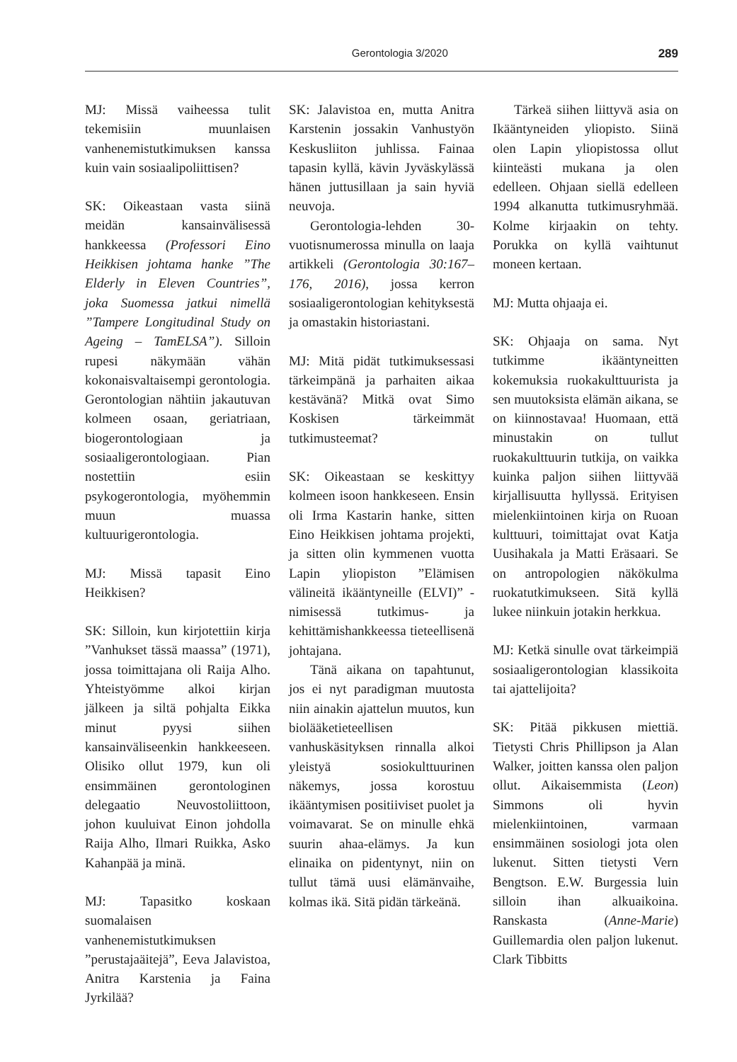Gerontologia 3/2020 289
MJ: Missä vaiheessa tulit tekemisiin muunlaisen vanhenemistutkimuksen kanssa kuin vain sosiaalipoliittisen?
SK: Oikeastaan vasta siinä meidän kansainvälisessä hankkeessa (Professori Eino Heikkisen johtama hanke ”The Elderly in Eleven Countries”, joka Suomessa jatkui nimellä ”Tampere Longitudinal Study on Ageing – TamELSA”). Silloin rupesi näkymään vähän kokonaisvaltaisempi gerontologia. Gerontologian nähtiin jakautuvan kolmeen osaan, geriatriaan, biogerontologiaan ja sosiaaligerontologiaan. Pian nostettiin esiin psykogerontologia, myöhemmin muun muassa kultuurigerontologia.
MJ: Missä tapasit Eino Heikkisen?
SK: Silloin, kun kirjotettiin kirja ”Vanhukset tässä maassa” (1971), jossa toimittajana oli Raija Alho. Yhteistyömme alkoi kirjan jälkeen ja siltä pohjalta Eikka minut pyysi siihen kansainväliseenkin hankkeeseen. Olisiko ollut 1979, kun oli ensimmäinen gerontologinen delegaatio Neuvostoliittoon, johon kuuluivat Einon johdolla Raija Alho, Ilmari Ruikka, Asko Kahanpää ja minä.
MJ: Tapasitko koskaan suomalaisen vanhenemistutkimuksen ”perustajaäitejä”, Eeva Jalavistoa, Anitra Karstenia ja Faina Jyrkilää?
SK: Jalavistoa en, mutta Anitra Karstenin jossakin Vanhustyön Keskusliiton juhlissa. Fainaa tapasin kyllä, kävin Jyväskylässä hänen juttusillaan ja sain hyviä neuvoja.
Gerontologia-lehden 30-vuotisnumerossa minulla on laaja artikkeli (Gerontologia 30:167–176, 2016), jossa kerron sosiaaligerontologian kehityksestä ja omastakin historiastani.
MJ: Mitä pidät tutkimuksessasi tärkeimpänä ja parhaiten aikaa kestävänä? Mitkä ovat Simo Koskisen tärkeimmät tutkimusteemat?
SK: Oikeastaan se keskittyy kolmeen isoon hankkeseen. Ensin oli Irma Kastarin hanke, sitten Eino Heikkisen johtama projekti, ja sitten olin kymmenen vuotta Lapin yliopiston ”Elämisen välineitä ikääntyneille (ELVI)” -nimisessä tutkimus- ja kehittämishankkeessa tieteellisenä johtajana.
Tänä aikana on tapahtunut, jos ei nyt paradigman muutosta niin ainakin ajattelun muutos, kun biolääketieteellisen vanhuskäsityksen rinnalla alkoi yleistyä sosiokulttuurinen näkemys, jossa korostuu ikääntymisen positiiviset puolet ja voimavarat. Se on minulle ehkä suurin ahaa-elämys. Ja kun elinaika on pidentynyt, niin on tullut tämä uusi elämänvaihe, kolmas ikä. Sitä pidän tärkeänä.
Tärkeä siihen liittyvä asia on Ikääntyneiden yliopisto. Siinä olen Lapin yliopistossa ollut kiinteästi mukana ja olen edelleen. Ohjaan siellä edelleen 1994 alkanutta tutkimusryhmää. Kolme kirjaakin on tehty. Porukka on kyllä vaihtunut moneen kertaan.
MJ: Mutta ohjaaja ei.
SK: Ohjaaja on sama. Nyt tutkimme ikääntyneitten kokemuksia ruokakulttuurista ja sen muutoksista elämän aikana, se on kiinnostavaa! Huomaan, että minustakin on tullut ruokakulttuurin tutkija, on vaikka kuinka paljon siihen liittyvää kirjallisuutta hyllyssä. Erityisen mielenkiintoinen kirja on Ruoan kulttuuri, toimittajat ovat Katja Uusihakala ja Matti Eräsaari. Se on antropologien näkökulma ruokatutkimukseen. Sitä kyllä lukee niinkuin jotakin herkkua.
MJ: Ketkä sinulle ovat tärkeimpiä sosiaaligerontologian klassikoita tai ajattelijoita?
SK: Pitää pikkusen miettiä. Tietysti Chris Phillipson ja Alan Walker, joitten kanssa olen paljon ollut. Aikaisemmista (Leon) Simmons oli hyvin mielenkiintoinen, varmaan ensimmäinen sosiologi jota olen lukenut. Sitten tietysti Vern Bengtson. E.W. Burgessia luin silloin ihan alkuaikoina. Ranskasta (Anne-Marie) Guillemardia olen paljon lukenut. Clark Tibbitts